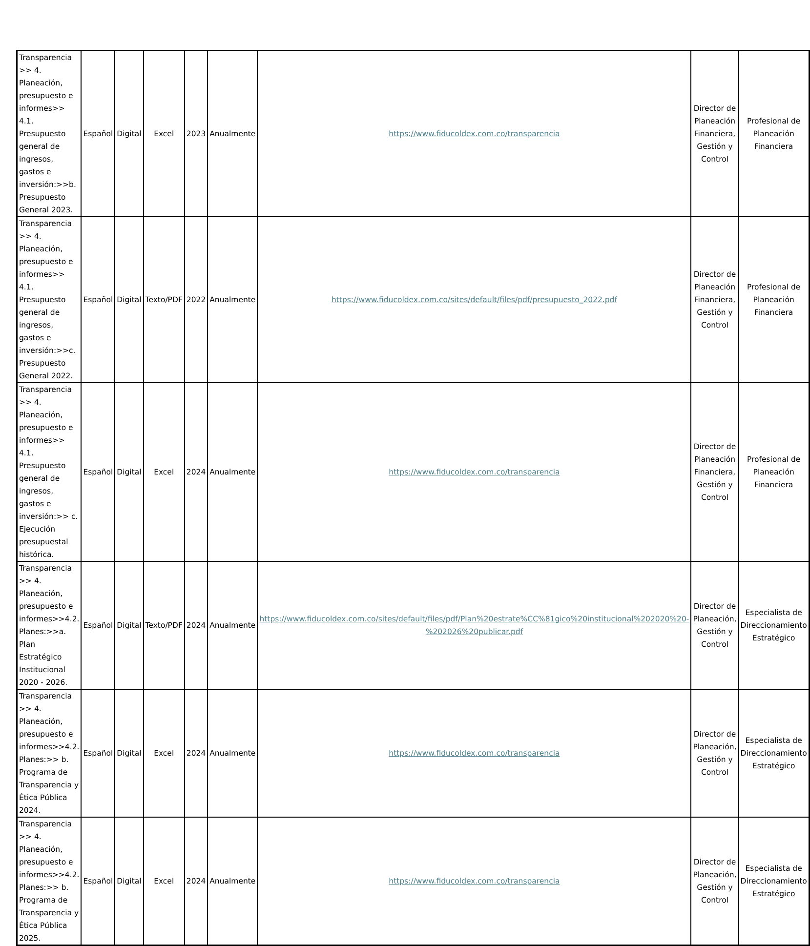| Transparencia >> 4. Planeación, presupuesto e informes>> 4.1. Presupuesto general de ingresos, gastos e inversión:>>b. Presupuesto General 2023. | Español | Digital | Excel | 2023 | Anualmente | https://www.fiducoldex.com.co/transparencia | Director de Planeación Financiera, Gestión y Control | Profesional de Planeación Financiera |
| Transparencia >> 4. Planeación, presupuesto e informes>> 4.1. Presupuesto general de ingresos, gastos e inversión:>>c. Presupuesto General 2022. | Español | Digital | Texto/PDF | 2022 | Anualmente | https://www.fiducoldex.com.co/sites/default/files/pdf/presupuesto_2022.pdf | Director de Planeación Financiera, Gestión y Control | Profesional de Planeación Financiera |
| Transparencia >> 4. Planeación, presupuesto e informes>> 4.1. Presupuesto general de ingresos, gastos e inversión:>> c. Ejecución presupuestal histórica. | Español | Digital | Excel | 2024 | Anualmente | https://www.fiducoldex.com.co/transparencia | Director de Planeación Financiera, Gestión y Control | Profesional de Planeación Financiera |
| Transparencia >> 4. Planeación, presupuesto e informes>>4.2. Planes:>>a. Plan Estratégico Institucional 2020 - 2026. | Español | Digital | Texto/PDF | 2024 | Anualmente | https://www.fiducoldex.com.co/sites/default/files/pdf/Plan%20estrate%CC%81gico%20institucional%202020%20-%202026%20publicar.pdf | Director de Planeación, Gestión y Control | Especialista de Direccionamiento Estratégico |
| Transparencia >> 4. Planeación, presupuesto e informes>>4.2. Planes:>> b. Programa de Transparencia y Ética Pública 2024. | Español | Digital | Excel | 2024 | Anualmente | https://www.fiducoldex.com.co/transparencia | Director de Planeación, Gestión y Control | Especialista de Direccionamiento Estratégico |
| Transparencia >> 4. Planeación, presupuesto e informes>>4.2. Planes:>> b. Programa de Transparencia y Ética Pública 2025. | Español | Digital | Excel | 2024 | Anualmente | https://www.fiducoldex.com.co/transparencia | Director de Planeación, Gestión y Control | Especialista de Direccionamiento Estratégico |